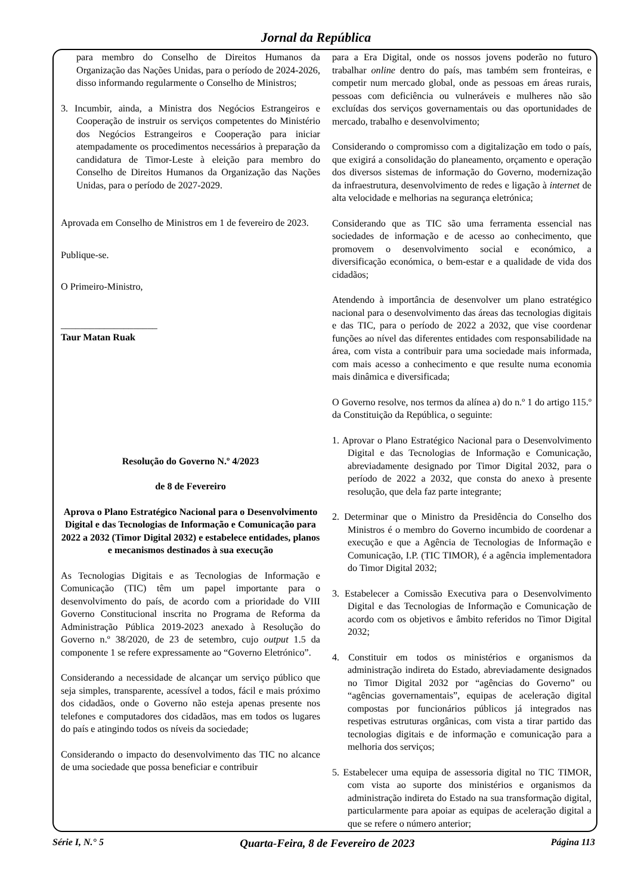Jornal da República
para membro do Conselho de Direitos Humanos da Organização das Nações Unidas, para o período de 2024-2026, disso informando regularmente o Conselho de Ministros;
3. Incumbir, ainda, a Ministra dos Negócios Estrangeiros e Cooperação de instruir os serviços competentes do Ministério dos Negócios Estrangeiros e Cooperação para iniciar atempadamente os procedimentos necessários à preparação da candidatura de Timor-Leste à eleição para membro do Conselho de Direitos Humanos da Organização das Nações Unidas, para o período de 2027-2029.
Aprovada em Conselho de Ministros em 1 de fevereiro de 2023.
Publique-se.
O Primeiro-Ministro,
____________________
Taur Matan Ruak
Resolução do Governo N.º 4/2023
de 8 de Fevereiro
Aprova o Plano Estratégico Nacional para o Desenvolvimento Digital e das Tecnologias de Informação e Comunicação para 2022 a 2032 (Timor Digital 2032) e estabelece entidades, planos e mecanismos destinados à sua execução
As Tecnologias Digitais e as Tecnologias de Informação e Comunicação (TIC) têm um papel importante para o desenvolvimento do país, de acordo com a prioridade do VIII Governo Constitucional inscrita no Programa de Reforma da Administração Pública 2019-2023 anexado à Resolução do Governo n.º 38/2020, de 23 de setembro, cujo output 1.5 da componente 1 se refere expressamente ao “Governo Eletrónico”.
Considerando a necessidade de alcançar um serviço público que seja simples, transparente, acessível a todos, fácil e mais próximo dos cidadãos, onde o Governo não esteja apenas presente nos telefones e computadores dos cidadãos, mas em todos os lugares do país e atingindo todos os níveis da sociedade;
Considerando o impacto do desenvolvimento das TIC no alcance de uma sociedade que possa beneficiar e contribuir
para a Era Digital, onde os nossos jovens poderão no futuro trabalhar online dentro do país, mas também sem fronteiras, e competir num mercado global, onde as pessoas em áreas rurais, pessoas com deficiência ou vulneráveis e mulheres não são excluídas dos serviços governamentais ou das oportunidades de mercado, trabalho e desenvolvimento;
Considerando o compromisso com a digitalização em todo o país, que exigirá a consolidação do planeamento, orçamento e operação dos diversos sistemas de informação do Governo, modernização da infraestrutura, desenvolvimento de redes e ligação à internet de alta velocidade e melhorias na segurança eletrónica;
Considerando que as TIC são uma ferramenta essencial nas sociedades de informação e de acesso ao conhecimento, que promovem o desenvolvimento social e económico, a diversificação económica, o bem-estar e a qualidade de vida dos cidadãos;
Atendendo à importância de desenvolver um plano estratégico nacional para o desenvolvimento das áreas das tecnologias digitais e das TIC, para o período de 2022 a 2032, que vise coordenar funções ao nível das diferentes entidades com responsabilidade na área, com vista a contribuir para uma sociedade mais informada, com mais acesso a conhecimento e que resulte numa economia mais dinâmica e diversificada;
O Governo resolve, nos termos da alínea a) do n.º 1 do artigo 115.º da Constituição da República, o seguinte:
1. Aprovar o Plano Estratégico Nacional para o Desenvolvimento Digital e das Tecnologias de Informação e Comunicação, abreviadamente designado por Timor Digital 2032, para o período de 2022 a 2032, que consta do anexo à presente resolução, que dela faz parte integrante;
2. Determinar que o Ministro da Presidência do Conselho dos Ministros é o membro do Governo incumbido de coordenar a execução e que a Agência de Tecnologias de Informação e Comunicação, I.P. (TIC TIMOR), é a agência implementadora do Timor Digital 2032;
3. Estabelecer a Comissão Executiva para o Desenvolvimento Digital e das Tecnologias de Informação e Comunicação de acordo com os objetivos e âmbito referidos no Timor Digital 2032;
4. Constituir em todos os ministérios e organismos da administração indireta do Estado, abreviadamente designados no Timor Digital 2032 por “agências do Governo” ou “agências governamentais”, equipas de aceleração digital compostas por funcionários públicos já integrados nas respetivas estruturas orgânicas, com vista a tirar partido das tecnologias digitais e de informação e comunicação para a melhoria dos serviços;
5. Estabelecer uma equipa de assessoria digital no TIC TIMOR, com vista ao suporte dos ministérios e organismos da administração indireta do Estado na sua transformação digital, particularmente para apoiar as equipas de aceleração digital a que se refere o número anterior;
Série I, N.° 5 Quarta-Feira, 8 de Fevereiro de 2023 Página 113